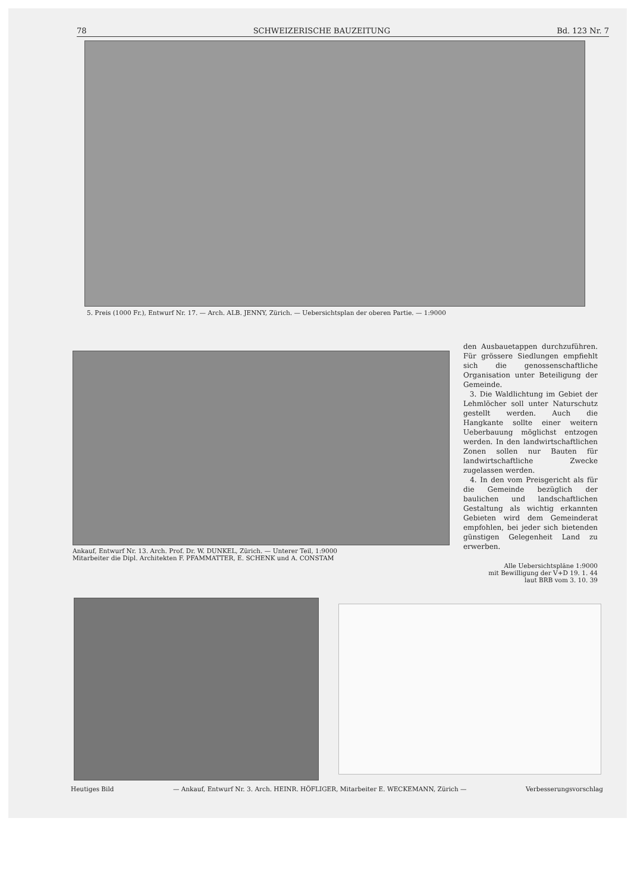78 SCHWEIZERISCHE BAUZEITUNG Bd. 123 Nr. 7
5. Preis (1000 Fr.), Entwurf Nr. 17. — Arch. ALB. JENNY, Zürich. — Uebersichtsplan der oberen Partie. — 1:9000
Ankauf, Entwurf Nr. 13. Arch. Prof. Dr. W. DUNKEL, Zürich. — Unterer Teil, 1:9000
Mitarbeiter die Dipl. Architekten F. PFAMMATTER, E. SCHENK und A. CONSTAM
den Ausbauetappen durchzuführen. Für grössere Siedlungen empfiehlt sich die genossenschaftliche Organisation unter Beteiligung der Gemeinde.
3. Die Waldlichtung im Gebiet der Lehmlöcher soll unter Naturschutz gestellt werden. Auch die Hangkante sollte einer weitern Ueberbauung möglichst entzogen werden. In den landwirtschaftlichen Zonen sollen nur Bauten für landwirtschaftliche Zwecke zugelassen werden.
4. In den vom Preisgericht als für die Gemeinde bezüglich der baulichen und landschaftlichen Gestaltung als wichtig erkannten Gebieten wird dem Gemeinderat empfohlen, bei jeder sich bietenden günstigen Gelegenheit Land zu erwerben.
Alle Uebersichtspläne 1:9000
mit Bewilligung der V+D 19. 1. 44
laut BRB vom 3. 10. 39
Heutiges Bild — Ankauf, Entwurf Nr. 3. Arch. HEINR. HÖFLIGER, Mitarbeiter E. WECKEMANN, Zürich — Verbesserungsvorschlag